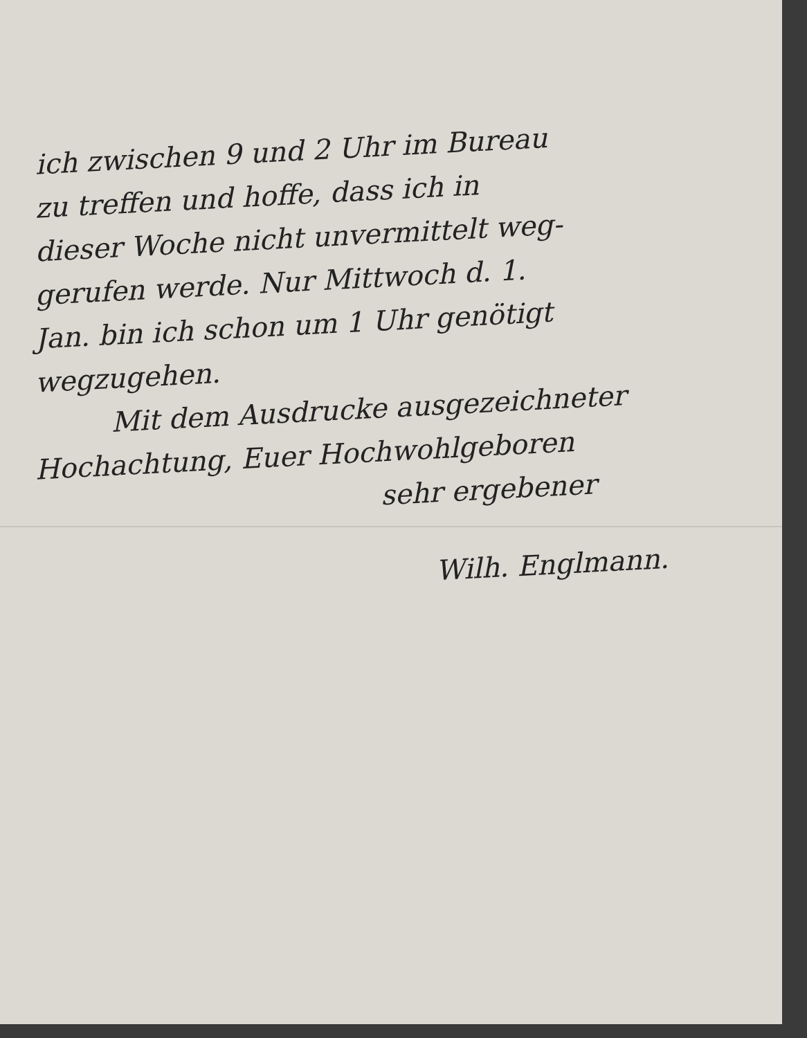ich zwischen 9 und 2 Uhr im Bureau
zu treffen und hoffe, dass ich in
dieser Woche nicht unvermittelt weg-
gerufen werde. Nur Mittwoch d. 1.
Jan. bin ich schon um 1 Uhr genötigt
wegzugehen.
Mit dem Ausdrucke ausgezeichneter
Hochachtung, Euer Hochwohlgeboren
sehr ergebener
Wilh. Englmann.